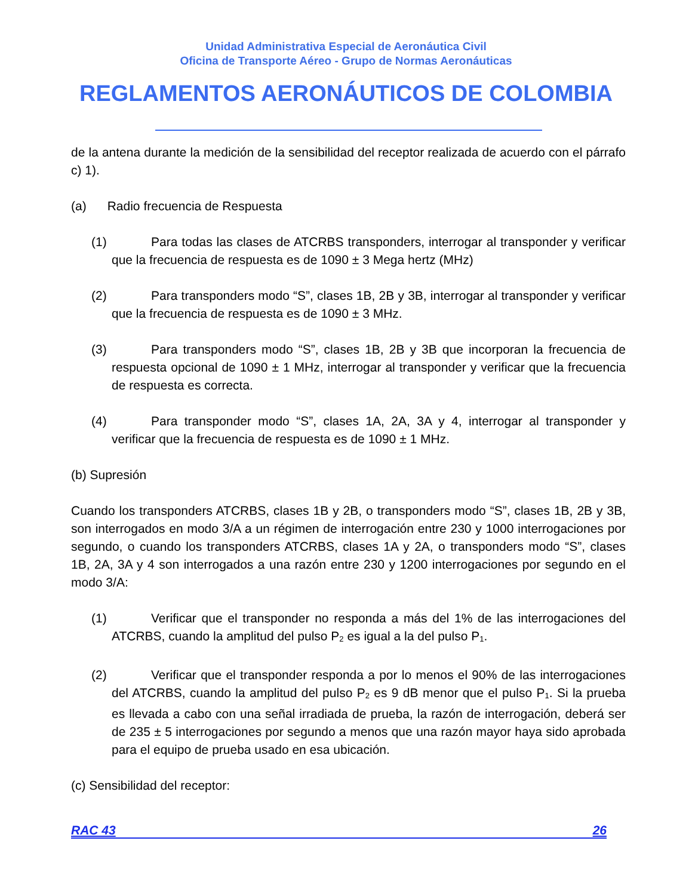Unidad Administrativa Especial de Aeronáutica Civil
Oficina de Transporte Aéreo - Grupo de Normas Aeronáuticas
REGLAMENTOS AERONÁUTICOS DE COLOMBIA
de la antena durante la medición de la sensibilidad del receptor realizada de acuerdo con el párrafo c) 1).
(a) Radio frecuencia de Respuesta
(1) Para todas las clases de ATCRBS transponders, interrogar al transponder y verificar que la frecuencia de respuesta es de 1090 ± 3 Mega hertz (MHz)
(2) Para transponders modo “S”, clases 1B, 2B y 3B, interrogar al transponder y verificar que la frecuencia de respuesta es de 1090 ± 3 MHz.
(3) Para transponders modo “S”, clases 1B, 2B y 3B que incorporan la frecuencia de respuesta opcional de 1090 ± 1 MHz, interrogar al transponder y verificar que la frecuencia de respuesta es correcta.
(4) Para transponder modo “S”, clases 1A, 2A, 3A y 4, interrogar al transponder y verificar que la frecuencia de respuesta es de 1090 ± 1 MHz.
(b) Supresión
Cuando los transponders ATCRBS, clases 1B y 2B, o transponders modo “S”, clases 1B, 2B y 3B, son interrogados en modo 3/A a un régimen de interrogación entre 230 y 1000 interrogaciones por segundo, o cuando los transponders ATCRBS, clases 1A y 2A, o transponders modo “S”, clases 1B, 2A, 3A y 4 son interrogados a una razón entre 230 y 1200 interrogaciones por segundo en el modo 3/A:
(1) Verificar que el transponder no responda a más del 1% de las interrogaciones del ATCRBS, cuando la amplitud del pulso P<sub>2</sub> es igual a la del pulso P<sub>1</sub>.
(2) Verificar que el transponder responda a por lo menos el 90% de las interrogaciones del ATCRBS, cuando la amplitud del pulso P<sub>2</sub> es 9 dB menor que el pulso P<sub>1</sub>. Si la prueba es llevada a cabo con una señal irradiada de prueba, la razón de interrogación, deberá ser de 235 ± 5 interrogaciones por segundo a menos que una razón mayor haya sido aprobada para el equipo de prueba usado en esa ubicación.
(c) Sensibilidad del receptor:
RAC 43 26